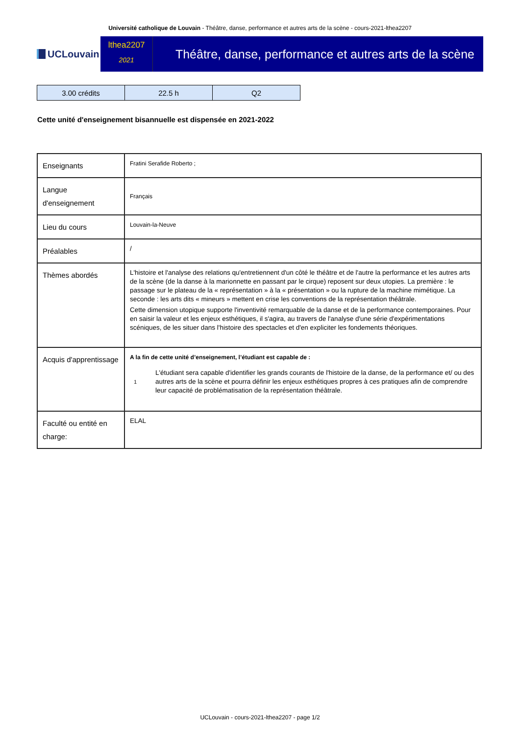Université catholique de Louvain - Théâtre, danse, performance et autres arts de la scène - cours-2021-lthea2207
UCLouvain
lthea2207
2021
Théâtre, danse, performance et autres arts de la scène
| 3.00 crédits | 22.5 h | Q2 |
Cette unité d'enseignement bisannuelle est dispensée en 2021-2022
| Enseignants | Fratini Serafide Roberto ; |
| Langue d'enseignement | Français |
| Lieu du cours | Louvain-la-Neuve |
| Préalables | / |
| Thèmes abordés | L'histoire et l'analyse des relations qu'entretiennent d'un côté le théâtre et de l'autre la performance et les autres arts de la scène (de la danse à la marionnette en passant par le cirque) reposent sur deux utopies. La première : le passage sur le plateau de la « représentation » à la « présentation » ou la rupture de la machine mimétique. La seconde : les arts dits « mineurs » mettent en crise les conventions de la représentation théâtrale. Cette dimension utopique supporte l'inventivité remarquable de la danse et de la performance contemporaines. Pour en saisir la valeur et les enjeux esthétiques, il s'agira, au travers de l'analyse d'une série d'expérimentations scéniques, de les situer dans l'histoire des spectacles et d'en expliciter les fondements théoriques. |
| Acquis d'apprentissage | A la fin de cette unité d’enseignement, l’étudiant est capable de : 1 L'étudiant sera capable d'identifier les grands courants de l'histoire de la danse, de la performance et/ ou des autres arts de la scène et pourra définir les enjeux esthétiques propres à ces pratiques afin de comprendre leur capacité de problématisation de la représentation théâtrale. |
| Faculté ou entité en charge: | ELAL |
UCLouvain - cours-2021-lthea2207 - page 1/2